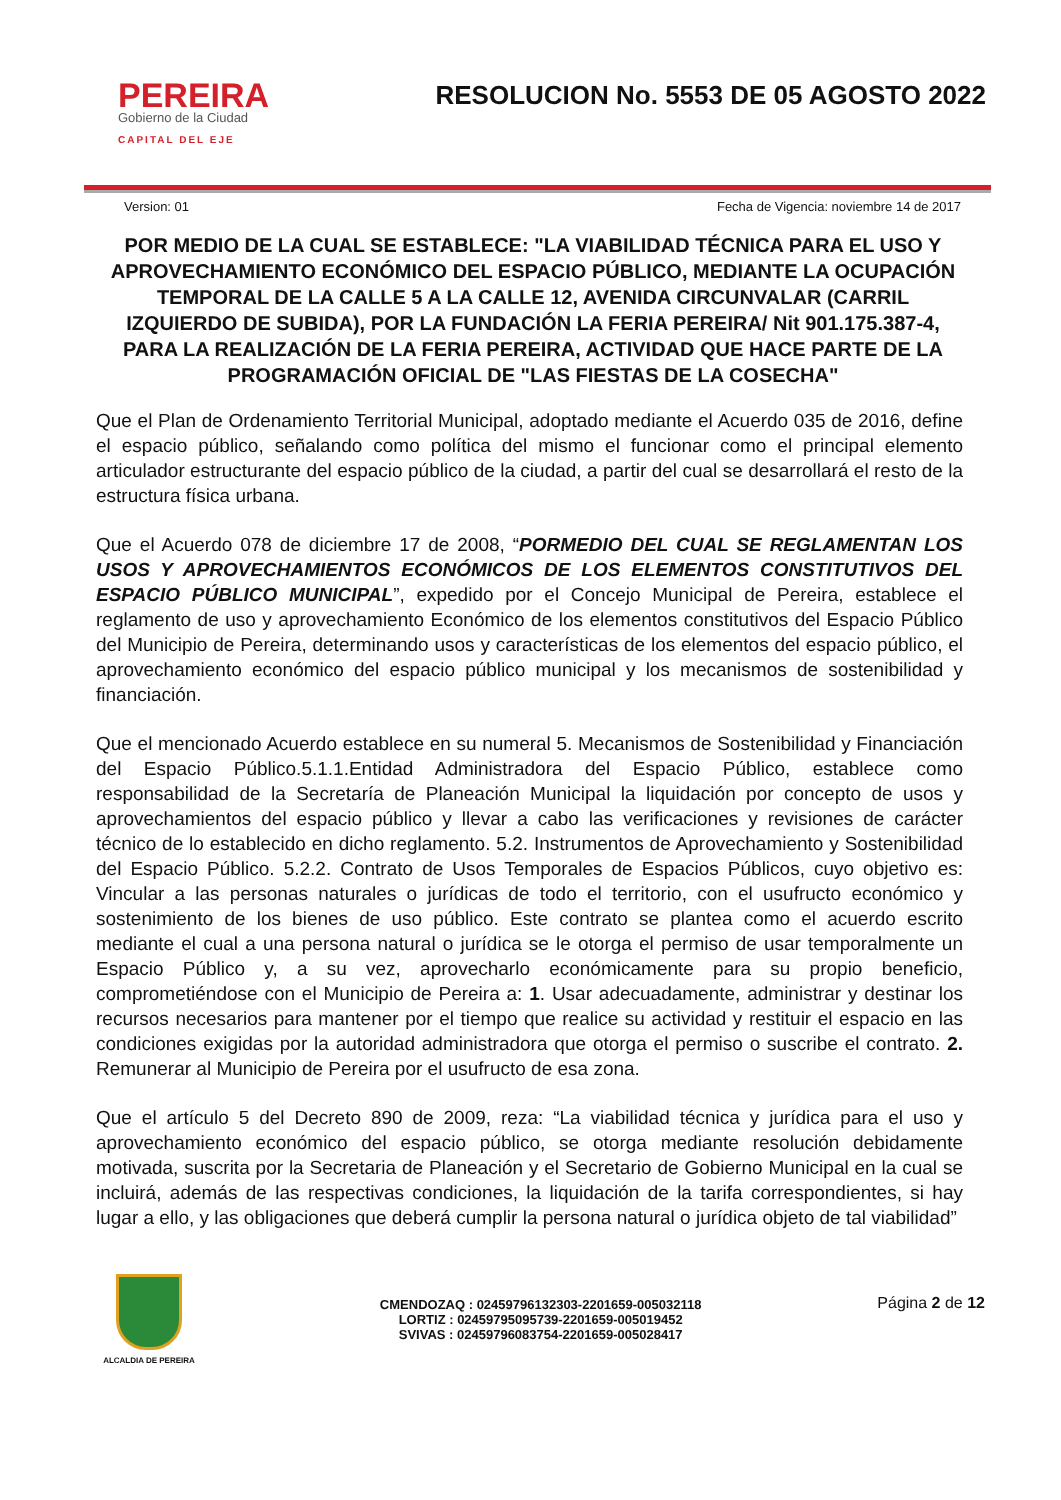PEREIRA
Gobierno de la Ciudad
CAPITAL DEL EJE
RESOLUCION No. 5553 DE 05 AGOSTO 2022
Version: 01 Fecha de Vigencia: noviembre 14 de 2017
POR MEDIO DE LA CUAL SE ESTABLECE: "LA VIABILIDAD TÉCNICA PARA EL USO Y APROVECHAMIENTO ECONÓMICO DEL ESPACIO PÚBLICO, MEDIANTE LA OCUPACIÓN TEMPORAL DE LA CALLE 5 A LA CALLE 12, AVENIDA CIRCUNVALAR (CARRIL IZQUIERDO DE SUBIDA), POR LA FUNDACIÓN LA FERIA PEREIRA/ Nit 901.175.387-4, PARA LA REALIZACIÓN DE LA FERIA PEREIRA, ACTIVIDAD QUE HACE PARTE DE LA PROGRAMACIÓN OFICIAL DE "LAS FIESTAS DE LA COSECHA"
Que el Plan de Ordenamiento Territorial Municipal, adoptado mediante el Acuerdo 035 de 2016, define el espacio público, señalando como política del mismo el funcionar como el principal elemento articulador estructurante del espacio público de la ciudad, a partir del cual se desarrollará el resto de la estructura física urbana.
Que el Acuerdo 078 de diciembre 17 de 2008, “PORMEDIO DEL CUAL SE REGLAMENTAN LOS USOS Y APROVECHAMIENTOS ECONÓMICOS DE LOS ELEMENTOS CONSTITUTIVOS DEL ESPACIO PÚBLICO MUNICIPAL”, expedido por el Concejo Municipal de Pereira, establece el reglamento de uso y aprovechamiento Económico de los elementos constitutivos del Espacio Público del Municipio de Pereira, determinando usos y características de los elementos del espacio público, el aprovechamiento económico del espacio público municipal y los mecanismos de sostenibilidad y financiación.
Que el mencionado Acuerdo establece en su numeral 5. Mecanismos de Sostenibilidad y Financiación del Espacio Público.5.1.1.Entidad Administradora del Espacio Público, establece como responsabilidad de la Secretaría de Planeación Municipal la liquidación por concepto de usos y aprovechamientos del espacio público y llevar a cabo las verificaciones y revisiones de carácter técnico de lo establecido en dicho reglamento. 5.2. Instrumentos de Aprovechamiento y Sostenibilidad del Espacio Público. 5.2.2. Contrato de Usos Temporales de Espacios Públicos, cuyo objetivo es: Vincular a las personas naturales o jurídicas de todo el territorio, con el usufructo económico y sostenimiento de los bienes de uso público. Este contrato se plantea como el acuerdo escrito mediante el cual a una persona natural o jurídica se le otorga el permiso de usar temporalmente un Espacio Público y, a su vez, aprovecharlo económicamente para su propio beneficio, comprometiéndose con el Municipio de Pereira a: 1. Usar adecuadamente, administrar y destinar los recursos necesarios para mantener por el tiempo que realice su actividad y restituir el espacio en las condiciones exigidas por la autoridad administradora que otorga el permiso o suscribe el contrato. 2. Remunerar al Municipio de Pereira por el usufructo de esa zona.
Que el artículo 5 del Decreto 890 de 2009, reza: “La viabilidad técnica y jurídica para el uso y aprovechamiento económico del espacio público, se otorga mediante resolución debidamente motivada, suscrita por la Secretaria de Planeación y el Secretario de Gobierno Municipal en la cual se incluirá, además de las respectivas condiciones, la liquidación de la tarifa correspondientes, si hay lugar a ello, y las obligaciones que deberá cumplir la persona natural o jurídica objeto de tal viabilidad”
ALCALDIA DE PEREIRA
CMENDOZAQ : 02459796132303-2201659-005032118
LORTIZ : 02459795095739-2201659-005019452
SVIVAS : 02459796083754-2201659-005028417
Página 2 de 12